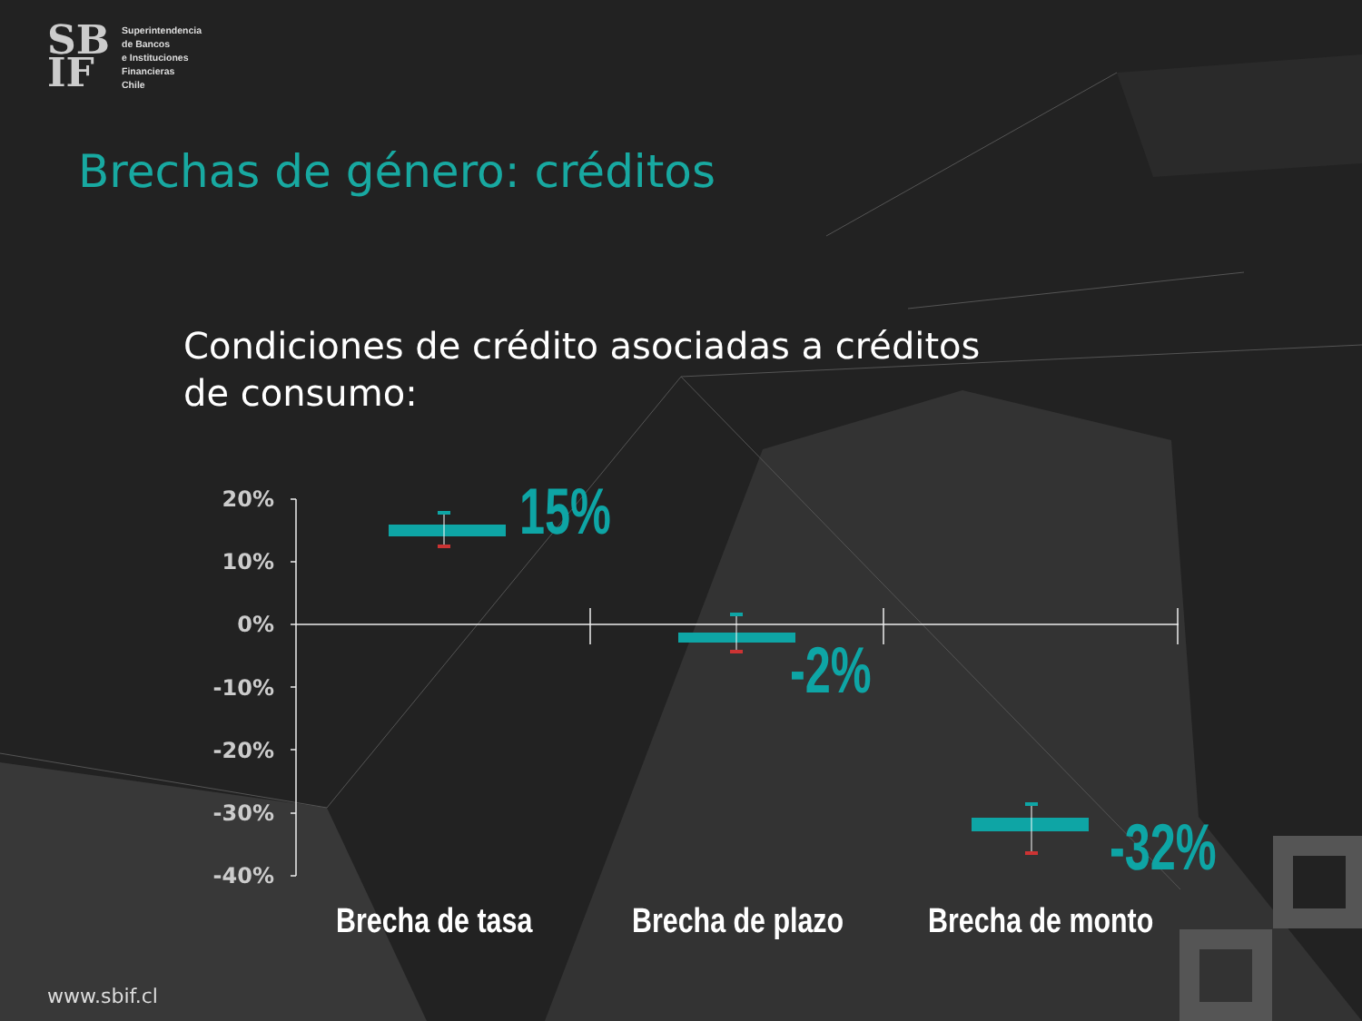SB
IF
Superintendencia
de Bancos
e Instituciones
Financieras
Chile
Brechas de género: créditos
Condiciones de crédito asociadas a créditos de consumo:
20%
10%
0%
-10%
-20%
-30%
-40%
15%
-2%
-32%
Brecha de tasa Brecha de plazo Brecha de monto
www.sbif.cl